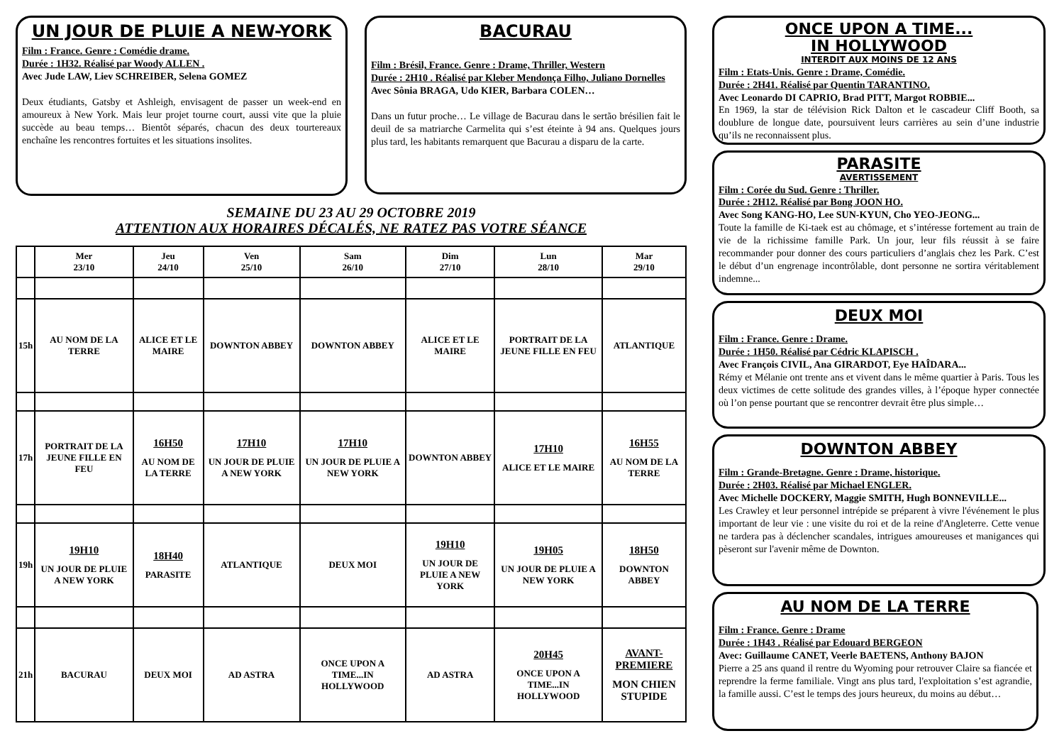UN JOUR DE PLUIE A NEW-YORK
Film : France. Genre : Comédie drame.
Durée : 1H32. Réalisé par Woody ALLEN .
Avec Jude LAW, Liev SCHREIBER, Selena GOMEZ
Deux étudiants, Gatsby et Ashleigh, envisagent de passer un week-end en amoureux à New York. Mais leur projet tourne court, aussi vite que la pluie succède au beau temps… Bientôt séparés, chacun des deux tourtereaux enchaîne les rencontres fortuites et les situations insolites.
BACURAU
Film : Brésil, France. Genre : Drame, Thriller, Western
Durée : 2H10 . Réalisé par Kleber Mendonça Filho, Juliano Dornelles
Avec Sônia BRAGA, Udo KIER, Barbara COLEN…
Dans un futur proche… Le village de Bacurau dans le sertão brésilien fait le deuil de sa matriarche Carmelita qui s’est éteinte à 94 ans. Quelques jours plus tard, les habitants remarquent que Bacurau a disparu de la carte.
SEMAINE DU 23 AU 29 OCTOBRE 2019
ATTENTION AUX HORAIRES DÉCALÉS, NE RATEZ PAS VOTRE SÉANCE
| | Mer 23/10 | Jeu 24/10 | Ven 25/10 | Sam 26/10 | Dim 27/10 | Lun 28/10 | Mar 29/10 |
| --- | --- | --- | --- | --- | --- | --- | --- |
| 15h | AU NOM DE LA TERRE | ALICE ET LE MAIRE | DOWNTON ABBEY | DOWNTON ABBEY | ALICE ET LE MAIRE | PORTRAIT DE LA JEUNE FILLE EN FEU | ATLANTIQUE |
| 17h | PORTRAIT DE LA JEUNE FILLE EN FEU | 16H50 AU NOM DE LA TERRE | 17H10 UN JOUR DE PLUIE A NEW YORK | 17H10 UN JOUR DE PLUIE A NEW YORK | DOWNTON ABBEY | 17H10 ALICE ET LE MAIRE | 16H55 AU NOM DE LA TERRE |
| 19h | 19H10 UN JOUR DE PLUIE A NEW YORK | 18H40 PARASITE | ATLANTIQUE | DEUX MOI | 19H10 UN JOUR DE PLUIE A NEW YORK | 19H05 UN JOUR DE PLUIE A NEW YORK | 18H50 DOWNTON ABBEY |
| 21h | BACURAU | DEUX MOI | AD ASTRA | ONCE UPON A TIME...IN HOLLYWOOD | AD ASTRA | 20H45 ONCE UPON A TIME...IN HOLLYWOOD | AVANT-PREMIERE MON CHIEN STUPIDE |
ONCE UPON A TIME...
IN HOLLYWOOD
INTERDIT AUX MOINS DE 12 ANS
Film : Etats-Unis. Genre : Drame, Comédie.
Durée : 2H41. Réalisé par Quentin TARANTINO.
Avec Leonardo DI CAPRIO, Brad PITT, Margot ROBBIE...
En 1969, la star de télévision Rick Dalton et le cascadeur Cliff Booth, sa doublure de longue date, poursuivent leurs carrières au sein d’une industrie qu’ils ne reconnaissent plus.
PARASITE
AVERTISSEMENT
Film : Corée du Sud. Genre : Thriller.
Durée : 2H12. Réalisé par Bong JOON HO.
Avec Song KANG-HO, Lee SUN-KYUN, Cho YEO-JEONG...
Toute la famille de Ki-taek est au chômage, et s’intéresse fortement au train de vie de la richissime famille Park. Un jour, leur fils réussit à se faire recommander pour donner des cours particuliers d’anglais chez les Park. C’est le début d’un engrenage incontrôlable, dont personne ne sortira véritablement indemne...
DEUX MOI
Film : France. Genre : Drame.
Durée : 1H50. Réalisé par Cédric KLAPISCH .
Avec François CIVIL, Ana GIRARDOT, Eye HAÎDARA...
Rémy et Mélanie ont trente ans et vivent dans le même quartier à Paris. Tous les deux victimes de cette solitude des grandes villes, à l’époque hyper connectée où l’on pense pourtant que se rencontrer devrait être plus simple…
DOWNTON ABBEY
Film : Grande-Bretagne. Genre : Drame, historique.
Durée : 2H03. Réalisé par Michael ENGLER.
Avec Michelle DOCKERY, Maggie SMITH, Hugh BONNEVILLE...
Les Crawley et leur personnel intrépide se préparent à vivre l'événement le plus important de leur vie : une visite du roi et de la reine d'Angleterre. Cette venue ne tardera pas à déclencher scandales, intrigues amoureuses et manigances qui pèseront sur l'avenir même de Downton.
AU NOM DE LA TERRE
Film : France. Genre : Drame
Durée : 1H43 . Réalisé par Edouard BERGEON
Avec: Guillaume CANET, Veerle BAETENS, Anthony BAJON
Pierre a 25 ans quand il rentre du Wyoming pour retrouver Claire sa fiancée et reprendre la ferme familiale. Vingt ans plus tard, l'exploitation s’est agrandie, la famille aussi. C’est le temps des jours heureux, du moins au début…